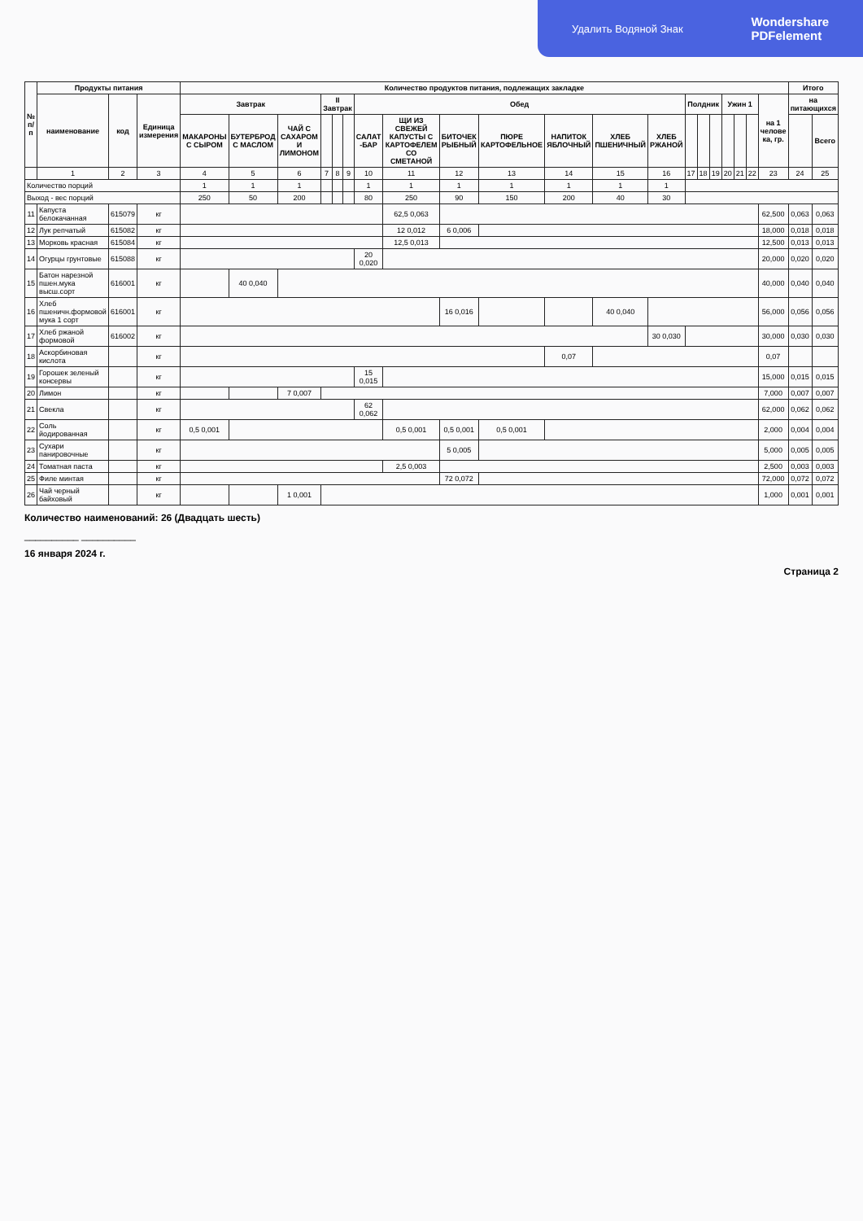Удалить Водяной Знак Wondershare
PDFelement
| № п/п | Продукты питания | | | Количество продуктов питания, подлежащих закладке | | | | | | | | | | | | | | | | | | | | Итого | |
| --- | --- | --- | --- | --- | --- | --- | --- | --- | --- | --- | --- | --- | --- | --- | --- | --- | --- | --- | --- | --- | --- | --- | --- | --- | --- |
| | наименование | код | Единица измерения | Завтрак | | | II Завтрак | | | Обед | | | | | | | Полдник | | | Ужин 1 | | | на 1 челове ка, гр. | на питающихся | |
| | | | | МАКАРОНЫ С СЫРОМ | БУТЕРБРОД С МАСЛОМ | ЧАЙ С САХАРОМ И ЛИМОНОМ | | | | САЛАТ -БАР | ЩИ ИЗ СВЕЖЕЙ КАПУСТЫ С КАРТОФЕЛЕМ СО СМЕТАНОЙ | БИТОЧЕК РЫБНЫЙ | ПЮРЕ КАРТОФЕЛЬНОЕ | НАПИТОК ЯБЛОЧНЫЙ | ХЛЕБ ПШЕНИЧНЫЙ | ХЛЕБ РЖАНОЙ | | | | | | | | | Всего |
| | 1 | 2 | 3 | 4 | 5 | 6 | 7 | 8 | 9 | 10 | 11 | 12 | 13 | 14 | 15 | 16 | 17 | 18 | 19 | 20 | 21 | 22 | 23 | 24 | 25 |
| Количество порций | | | | 1 | 1 | 1 | | | | 1 | 1 | 1 | 1 | 1 | 1 | 1 | | | | | | | | | |
| Выход - вес порций | | | | 250 | 50 | 200 | | | | 80 | 250 | 90 | 150 | 200 | 40 | 30 | | | | | | | | | |
| 11 | Капуста белокачанная | 615079 | кг | | | | | | | | 62,5 0,063 | | | | | | | | | | | | 62,500 | 0,063 | 0,063 |
| 12 | Лук репчатый | 615082 | кг | | | | | | | | 12 0,012 | 6 0,006 | | | | | | | | | | | 18,000 | 0,018 | 0,018 |
| 13 | Морковь красная | 615084 | кг | | | | | | | | 12,5 0,013 | | | | | | | | | | | | 12,500 | 0,013 | 0,013 |
| 14 | Огурцы грунтовые | 615088 | кг | | | | | | | 20 0,020 | | | | | | | | | | | | | 20,000 | 0,020 | 0,020 |
| 15 | Батон нарезной пшен.мука высш.сорт | 616001 | кг | | 40 0,040 | | | | | | | | | | | | | | | | | | 40,000 | 0,040 | 0,040 |
| 16 | Хлеб пшеничн.формовой мука 1 сорт | 616001 | кг | | | | | | | | | 16 0,016 | | | 40 0,040 | | | | | | | | 56,000 | 0,056 | 0,056 |
| 17 | Хлеб ржаной формовой | 616002 | кг | | | | | | | | | | | | | 30 0,030 | | | | | | | 30,000 | 0,030 | 0,030 |
| 18 | Аскорбиновая кислота | | кг | | | | | | | | | | | 0,07 | | | | | | | | | 0,07 | | |
| 19 | Горошек зеленый консервы | | кг | | | | | | | 15 0,015 | | | | | | | | | | | | | 15,000 | 0,015 | 0,015 |
| 20 | Лимон | | кг | | | 7 0,007 | | | | | | | | | | | | | | | | | 7,000 | 0,007 | 0,007 |
| 21 | Свекла | | кг | | | | | | | 62 0,062 | | | | | | | | | | | | | 62,000 | 0,062 | 0,062 |
| 22 | Соль йодированная | | кг | 0,5 0,001 | | | | | | | 0,5 0,001 | 0,5 0,001 | 0,5 0,001 | | | | | | | | | | 2,000 | 0,004 | 0,004 |
| 23 | Сухари панировочные | | кг | | | | | | | | | 5 0,005 | | | | | | | | | | | 5,000 | 0,005 | 0,005 |
| 24 | Томатная паста | | кг | | | | | | | | 2,5 0,003 | | | | | | | | | | | | 2,500 | 0,003 | 0,003 |
| 25 | Филе минтая | | кг | | | | | | | | | 72 0,072 | | | | | | | | | | | 72,000 | 0,072 | 0,072 |
| 26 | Чай черный байховый | | кг | | | 1 0,001 | | | | | | | | | | | | | | | | | 1,000 | 0,001 | 0,001 |
Количество наименований: 26 (Двадцать шесть)
__________ __________
16 января 2024 г.
Страница 2